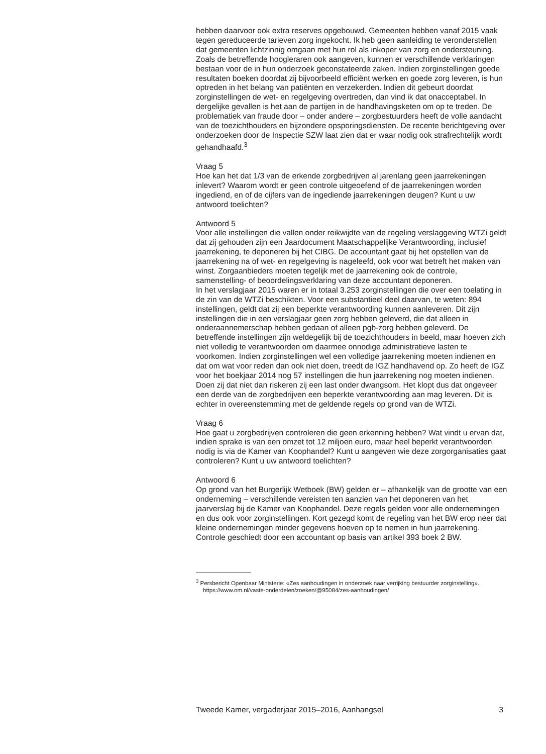hebben daarvoor ook extra reserves opgebouwd. Gemeenten hebben vanaf 2015 vaak tegen gereduceerde tarieven zorg ingekocht. Ik heb geen aanleiding te veronderstellen dat gemeenten lichtzinnig omgaan met hun rol als inkoper van zorg en ondersteuning.
Zoals de betreffende hoogleraren ook aangeven, kunnen er verschillende verklaringen bestaan voor de in hun onderzoek geconstateerde zaken. Indien zorginstellingen goede resultaten boeken doordat zij bijvoorbeeld efficiënt werken en goede zorg leveren, is hun optreden in het belang van patiënten en verzekerden. Indien dit gebeurt doordat zorginstellingen de wet- en regelgeving overtreden, dan vind ik dat onacceptabel. In dergelijke gevallen is het aan de partijen in de handhavingsketen om op te treden. De problematiek van fraude door – onder andere – zorgbestuurders heeft de volle aandacht van de toezichthouders en bijzondere opsporingsdiensten. De recente berichtgeving over onderzoeken door de Inspectie SZW laat zien dat er waar nodig ook strafrechtelijk wordt gehandhaafd.<sup>3</sup>
Vraag 5
Hoe kan het dat 1/3 van de erkende zorgbedrijven al jarenlang geen jaarrekeningen inlevert? Waarom wordt er geen controle uitgeoefend of de jaarrekeningen worden ingediend, en of de cijfers van de ingediende jaarrekeningen deugen? Kunt u uw antwoord toelichten?
Antwoord 5
Voor alle instellingen die vallen onder reikwijdte van de regeling verslaggeving WTZi geldt dat zij gehouden zijn een Jaardocument Maatschappelijke Verantwoording, inclusief jaarrekening, te deponeren bij het CIBG. De accountant gaat bij het opstellen van de jaarrekening na of wet- en regelgeving is nageleefd, ook voor wat betreft het maken van winst. Zorgaanbieders moeten tegelijk met de jaarrekening ook de controle, samenstelling- of beoordelingsverklaring van deze accountant deponeren.
In het verslagjaar 2015 waren er in totaal 3.253 zorginstellingen die over een toelating in de zin van de WTZi beschikten. Voor een substantieel deel daarvan, te weten: 894 instellingen, geldt dat zij een beperkte verantwoording kunnen aanleveren. Dit zijn instellingen die in een verslagjaar geen zorg hebben geleverd, die dat alleen in onderaannemerschap hebben gedaan of alleen pgb-zorg hebben geleverd. De betreffende instellingen zijn weldegelijk bij de toezichthouders in beeld, maar hoeven zich niet volledig te verantwoorden om daarmee onnodige administratieve lasten te voorkomen. Indien zorginstellingen wel een volledige jaarrekening moeten indienen en dat om wat voor reden dan ook niet doen, treedt de IGZ handhavend op. Zo heeft de IGZ voor het boekjaar 2014 nog 57 instellingen die hun jaarrekening nog moeten indienen. Doen zij dat niet dan riskeren zij een last onder dwangsom. Het klopt dus dat ongeveer een derde van de zorgbedrijven een beperkte verantwoording aan mag leveren. Dit is echter in overeenstemming met de geldende regels op grond van de WTZi.
Vraag 6
Hoe gaat u zorgbedrijven controleren die geen erkenning hebben? Wat vindt u ervan dat, indien sprake is van een omzet tot 12 miljoen euro, maar heel beperkt verantwoorden nodig is via de Kamer van Koophandel? Kunt u aangeven wie deze zorgorganisaties gaat controleren? Kunt u uw antwoord toelichten?
Antwoord 6
Op grond van het Burgerlijk Wetboek (BW) gelden er – afhankelijk van de grootte van een onderneming – verschillende vereisten ten aanzien van het deponeren van het jaarverslag bij de Kamer van Koophandel. Deze regels gelden voor alle ondernemingen en dus ook voor zorginstellingen. Kort gezegd komt de regeling van het BW erop neer dat kleine ondernemingen minder gegevens hoeven op te nemen in hun jaarrekening. Controle geschiedt door een accountant op basis van artikel 393 boek 2 BW.
<sup>3</sup> Persbericht Openbaar Ministerie: «Zes aanhoudingen in onderzoek naar verrijking bestuurder zorginstelling». https://www.om.nl/vaste-onderdelen/zoeken/@95084/zes-aanhoudingen/
Tweede Kamer, vergaderjaar 2015–2016, Aanhangsel 3